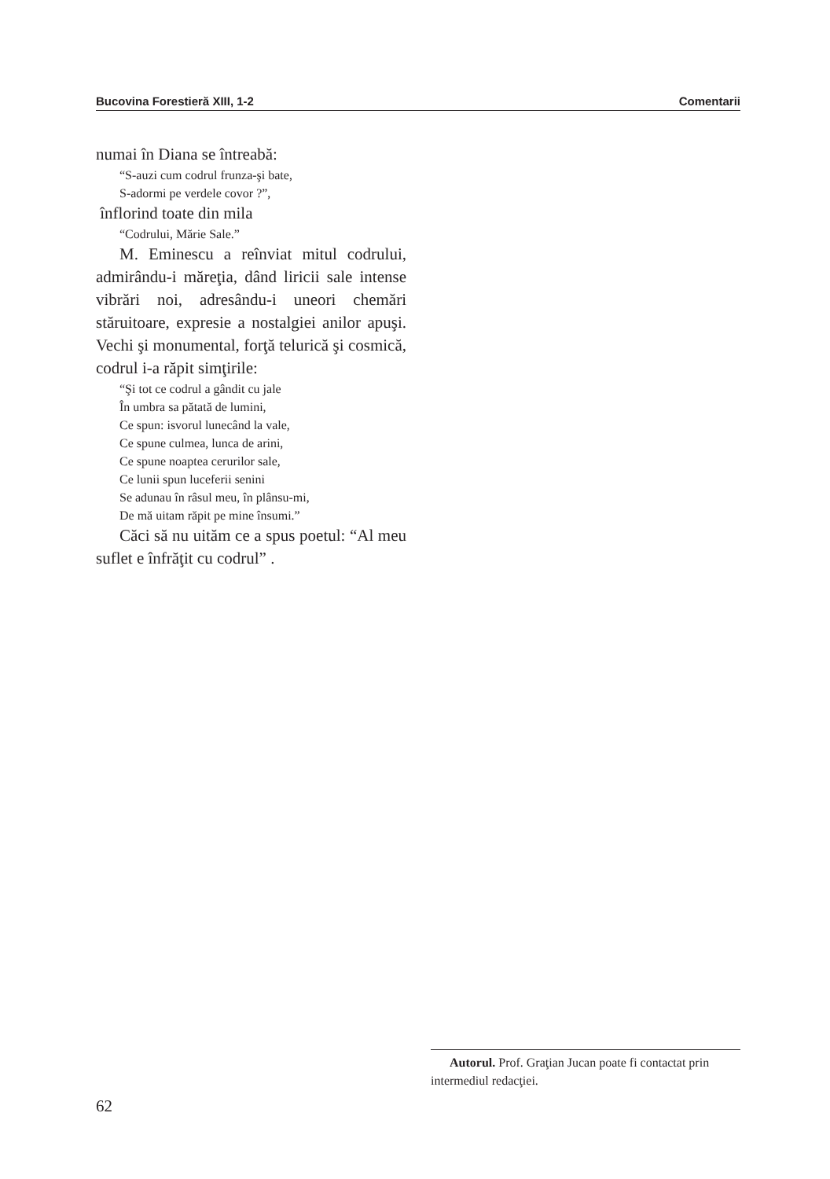Bucovina Forestieră XIII, 1-2 Comentarii
numai în Diana se întreabă:
“S-auzi cum codrul frunza-şi bate,
S-adormi pe verdele covor ?”,
înflorind toate din mila
“Codrului, Mărie Sale.”
M. Eminescu a reînviat mitul codrului, admirându-i măreţia, dând liricii sale intense vibrări noi, adresându-i uneori chemări stăruitoare, expresie a nostalgiei anilor apuşi. Vechi şi monumental, forţă telurică şi cosmică, codrul i-a răpit simţirile:
“Şi tot ce codrul a gândit cu jale
În umbra sa pătată de lumini,
Ce spun: isvorul lunecând la vale,
Ce spune culmea, lunca de arini,
Ce spune noaptea cerurilor sale,
Ce lunii spun luceferii senini
Se adunau în râsul meu, în plânsu-mi,
De mă uitam răpit pe mine însumi.”
Căci să nu uităm ce a spus poetul: “Al meu suflet e înfrăţit cu codrul” .
Autorul. Prof. Graţian Jucan poate fi contactat prin intermediul redacţiei.
62